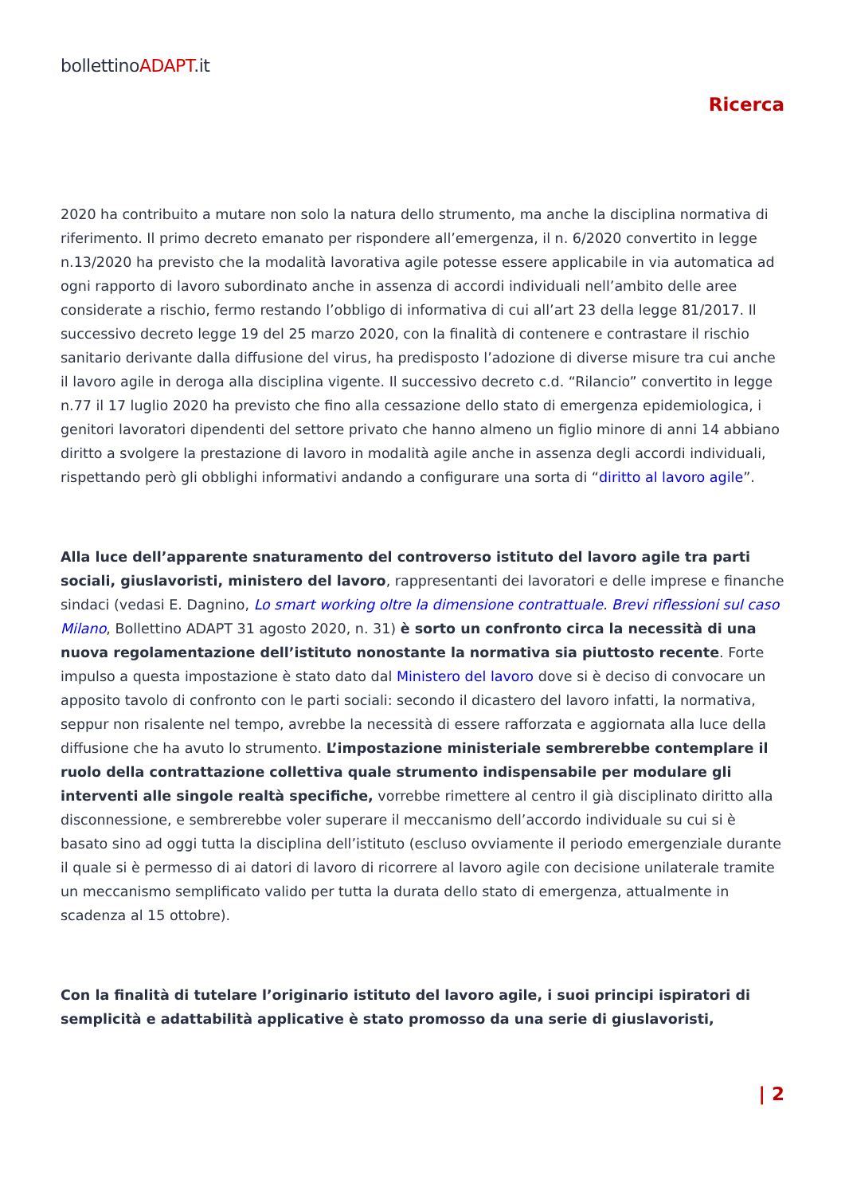bollettinoADAPT.it
Ricerca
2020 ha contribuito a mutare non solo la natura dello strumento, ma anche la disciplina normativa di riferimento. Il primo decreto emanato per rispondere all’emergenza, il n. 6/2020 convertito in legge n.13/2020 ha previsto che la modalità lavorativa agile potesse essere applicabile in via automatica ad ogni rapporto di lavoro subordinato anche in assenza di accordi individuali nell’ambito delle aree considerate a rischio, fermo restando l’obbligo di informativa di cui all’art 23 della legge 81/2017. Il successivo decreto legge 19 del 25 marzo 2020, con la finalità di contenere e contrastare il rischio sanitario derivante dalla diffusione del virus, ha predisposto l’adozione di diverse misure tra cui anche il lavoro agile in deroga alla disciplina vigente. Il successivo decreto c.d. “Rilancio” convertito in legge n.77 il 17 luglio 2020 ha previsto che fino alla cessazione dello stato di emergenza epidemiologica, i genitori lavoratori dipendenti del settore privato che hanno almeno un figlio minore di anni 14 abbiano diritto a svolgere la prestazione di lavoro in modalità agile anche in assenza degli accordi individuali, rispettando però gli obblighi informativi andando a configurare una sorta di “diritto al lavoro agile”.
Alla luce dell’apparente snaturamento del controverso istituto del lavoro agile tra parti sociali, giuslavoristi, ministero del lavoro, rappresentanti dei lavoratori e delle imprese e finanche sindaci (vedasi E. Dagnino, Lo smart working oltre la dimensione contrattuale. Brevi riflessioni sul caso Milano, Bollettino ADAPT 31 agosto 2020, n. 31) è sorto un confronto circa la necessità di una nuova regolamentazione dell’istituto nonostante la normativa sia piuttosto recente. Forte impulso a questa impostazione è stato dato dal Ministero del lavoro dove si è deciso di convocare un apposito tavolo di confronto con le parti sociali: secondo il dicastero del lavoro infatti, la normativa, seppur non risalente nel tempo, avrebbe la necessità di essere rafforzata e aggiornata alla luce della diffusione che ha avuto lo strumento. L’impostazione ministeriale sembrerebbe contemplare il ruolo della contrattazione collettiva quale strumento indispensabile per modulare gli interventi alle singole realtà specifiche, vorrebbe rimettere al centro il già disciplinato diritto alla disconnessione, e sembrerebbe voler superare il meccanismo dell’accordo individuale su cui si è basato sino ad oggi tutta la disciplina dell’istituto (escluso ovviamente il periodo emergenziale durante il quale si è permesso di ai datori di lavoro di ricorrere al lavoro agile con decisione unilaterale tramite un meccanismo semplificato valido per tutta la durata dello stato di emergenza, attualmente in scadenza al 15 ottobre).
Con la finalità di tutelare l’originario istituto del lavoro agile, i suoi principi ispiratori di semplicità e adattabilità applicative è stato promosso da una serie di giuslavoristi,
| 2